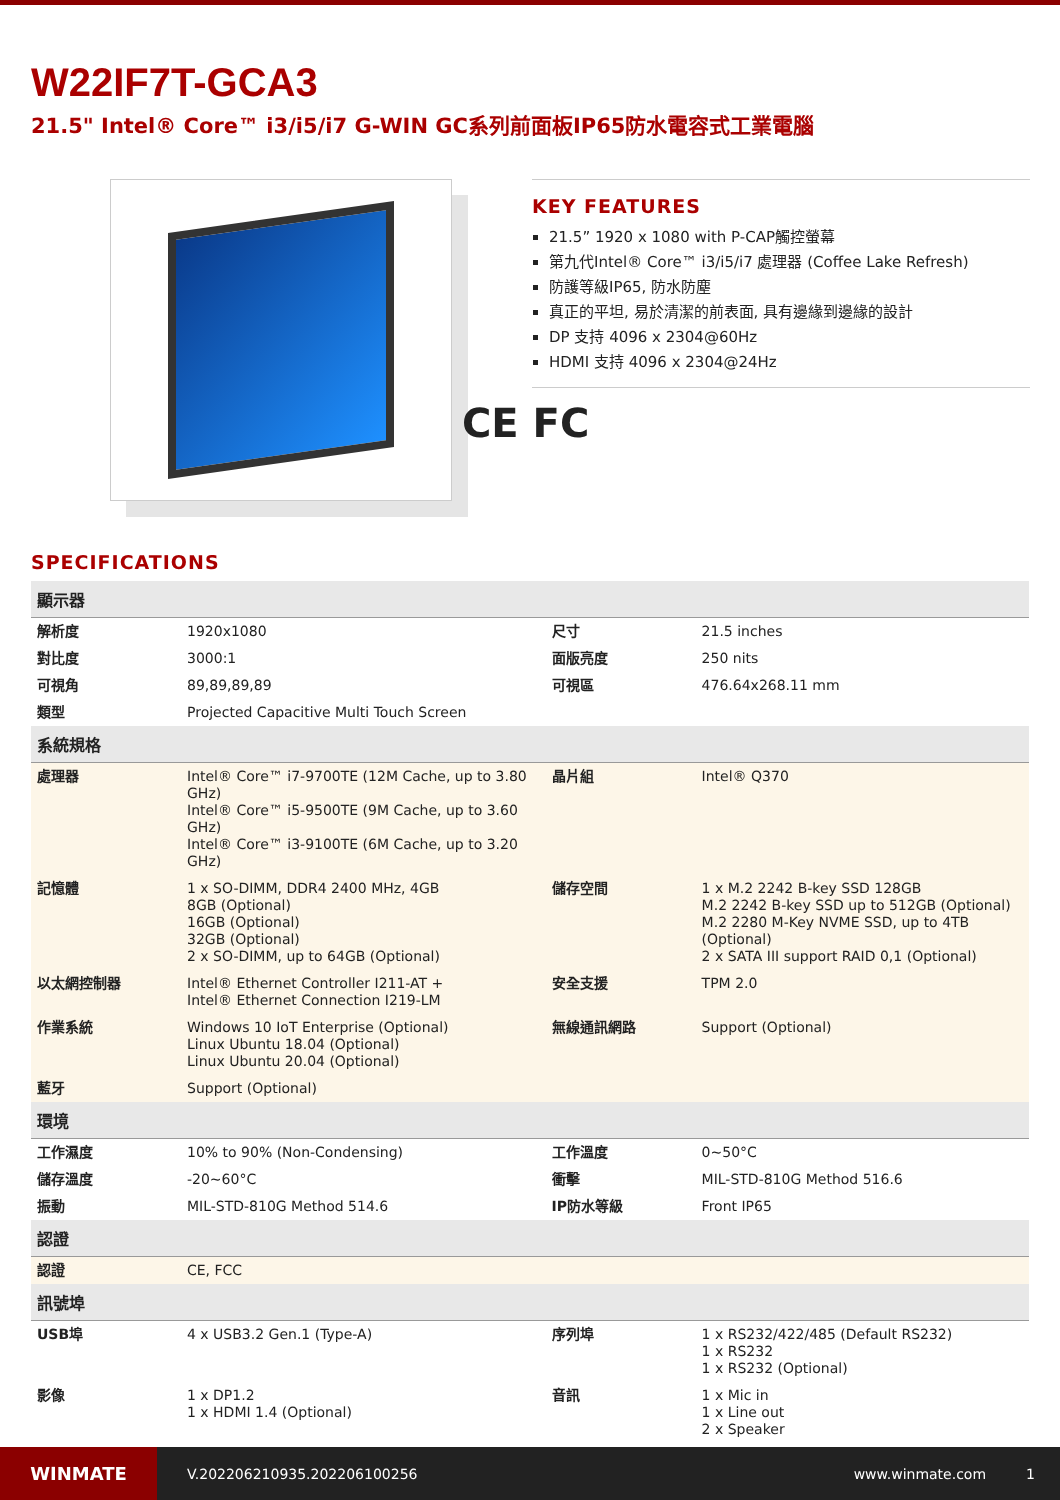W22IF7T-GCA3
21.5" Intel® Core™ i3/i5/i7 G-WIN GC系列前面板IP65防水電容式工業電腦
KEY FEATURES
21.5” 1920 x 1080 with P-CAP觸控螢幕
第九代Intel® Core™ i3/i5/i7 處理器 (Coffee Lake Refresh)
防護等級IP65, 防水防塵
真正的平坦, 易於清潔的前表面, 具有邊緣到邊緣的設計
DP 支持 4096 x 2304@60Hz
HDMI 支持 4096 x 2304@24Hz
CE FC
SPECIFICATIONS
| 顯示器 | | | |
| --- | --- | --- | --- |
| 解析度 | 1920x1080 | 尺寸 | 21.5 inches |
| 對比度 | 3000:1 | 面版亮度 | 250 nits |
| 可視角 | 89,89,89,89 | 可視區 | 476.64x268.11 mm |
| 類型 | Projected Capacitive Multi Touch Screen | | |
| 系統規格 | | | |
| 處理器 | Intel® Core™ i7-9700TE (12M Cache, up to 3.80 GHz) Intel® Core™ i5-9500TE (9M Cache, up to 3.60 GHz) Intel® Core™ i3-9100TE (6M Cache, up to 3.20 GHz) | 晶片組 | Intel® Q370 |
| 記憶體 | 1 x SO-DIMM, DDR4 2400 MHz, 4GB 8GB (Optional) 16GB (Optional) 32GB (Optional) 2 x SO-DIMM, up to 64GB (Optional) | 儲存空間 | 1 x M.2 2242 B-key SSD 128GB M.2 2242 B-key SSD up to 512GB (Optional) M.2 2280 M-Key NVME SSD, up to 4TB (Optional) 2 x SATA III support RAID 0,1 (Optional) |
| 以太網控制器 | Intel® Ethernet Controller I211-AT + Intel® Ethernet Connection I219-LM | 安全支援 | TPM 2.0 |
| 作業系統 | Windows 10 IoT Enterprise (Optional) Linux Ubuntu 18.04 (Optional) Linux Ubuntu 20.04 (Optional) | 無線通訊網路 | Support (Optional) |
| 藍牙 | Support (Optional) | | |
| 環境 | | | |
| 工作濕度 | 10% to 90% (Non-Condensing) | 工作溫度 | 0~50°C |
| 儲存溫度 | -20~60°C | 衝擊 | MIL-STD-810G Method 516.6 |
| 振動 | MIL-STD-810G Method 514.6 | IP防水等級 | Front IP65 |
| 認證 | | | |
| 認證 | CE, FCC | | |
| 訊號埠 | | | |
| USB埠 | 4 x USB3.2 Gen.1 (Type-A) | 序列埠 | 1 x RS232/422/485 (Default RS232) 1 x RS232 1 x RS232 (Optional) |
| 影像 | 1 x DP1.2 1 x HDMI 1.4 (Optional) | 音訊 | 1 x Mic in 1 x Line out 2 x Speaker |
WINMATE
V.202206210935.202206100256 www.winmate.com 1